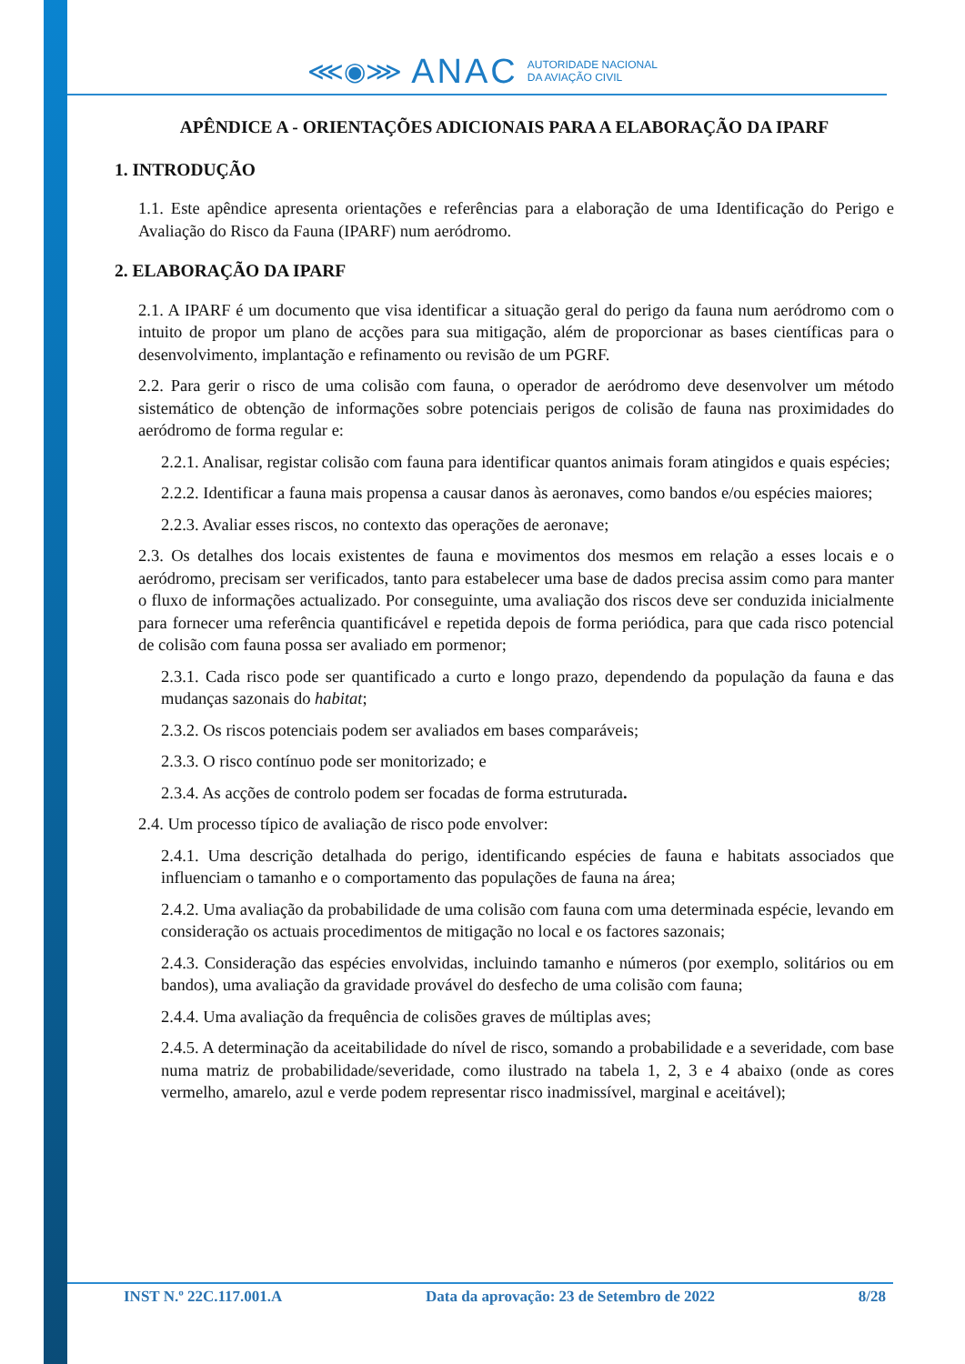⋘◉⋙ ANAC AUTORIDADE NACIONAL
DA AVIAÇÃO CIVIL
APÊNDICE A - ORIENTAÇÕES ADICIONAIS PARA A ELABORAÇÃO DA IPARF
1. INTRODUÇÃO
1.1. Este apêndice apresenta orientações e referências para a elaboração de uma Identificação do Perigo e Avaliação do Risco da Fauna (IPARF) num aeródromo.
2. ELABORAÇÃO DA IPARF
2.1. A IPARF é um documento que visa identificar a situação geral do perigo da fauna num aeródromo com o intuito de propor um plano de acções para sua mitigação, além de proporcionar as bases científicas para o desenvolvimento, implantação e refinamento ou revisão de um PGRF.
2.2. Para gerir o risco de uma colisão com fauna, o operador de aeródromo deve desenvolver um método sistemático de obtenção de informações sobre potenciais perigos de colisão de fauna nas proximidades do aeródromo de forma regular e:
2.2.1. Analisar, registar colisão com fauna para identificar quantos animais foram atingidos e quais espécies;
2.2.2. Identificar a fauna mais propensa a causar danos às aeronaves, como bandos e/ou espécies maiores;
2.2.3. Avaliar esses riscos, no contexto das operações de aeronave;
2.3. Os detalhes dos locais existentes de fauna e movimentos dos mesmos em relação a esses locais e o aeródromo, precisam ser verificados, tanto para estabelecer uma base de dados precisa assim como para manter o fluxo de informações actualizado. Por conseguinte, uma avaliação dos riscos deve ser conduzida inicialmente para fornecer uma referência quantificável e repetida depois de forma periódica, para que cada risco potencial de colisão com fauna possa ser avaliado em pormenor;
2.3.1. Cada risco pode ser quantificado a curto e longo prazo, dependendo da população da fauna e das mudanças sazonais do habitat;
2.3.2. Os riscos potenciais podem ser avaliados em bases comparáveis;
2.3.3. O risco contínuo pode ser monitorizado; e
2.3.4. As acções de controlo podem ser focadas de forma estruturada.
2.4. Um processo típico de avaliação de risco pode envolver:
2.4.1. Uma descrição detalhada do perigo, identificando espécies de fauna e habitats associados que influenciam o tamanho e o comportamento das populações de fauna na área;
2.4.2. Uma avaliação da probabilidade de uma colisão com fauna com uma determinada espécie, levando em consideração os actuais procedimentos de mitigação no local e os factores sazonais;
2.4.3. Consideração das espécies envolvidas, incluindo tamanho e números (por exemplo, solitários ou em bandos), uma avaliação da gravidade provável do desfecho de uma colisão com fauna;
2.4.4. Uma avaliação da frequência de colisões graves de múltiplas aves;
2.4.5. A determinação da aceitabilidade do nível de risco, somando a probabilidade e a severidade, com base numa matriz de probabilidade/severidade, como ilustrado na tabela 1, 2, 3 e 4 abaixo (onde as cores vermelho, amarelo, azul e verde podem representar risco inadmissível, marginal e aceitável);
INST N.º 22C.117.001.A Data da aprovação: 23 de Setembro de 2022 8/28